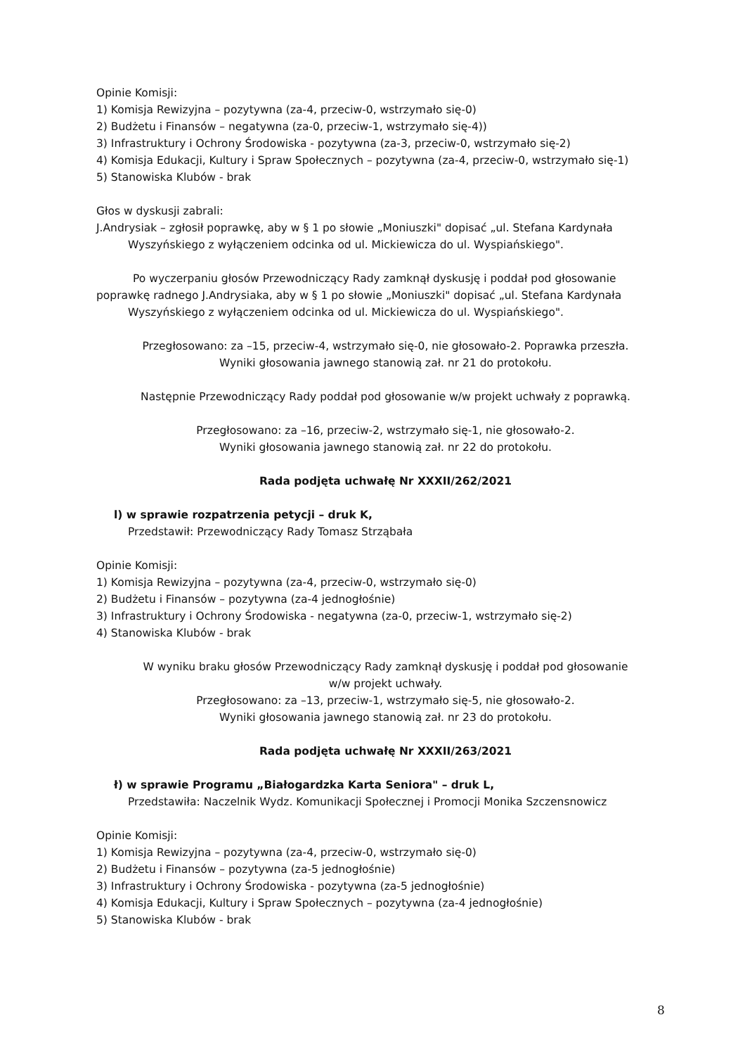Opinie Komisji:
1) Komisja Rewizyjna – pozytywna (za-4, przeciw-0, wstrzymało się-0)
2) Budżetu i Finansów – negatywna (za-0, przeciw-1, wstrzymało się-4))
3) Infrastruktury i Ochrony Środowiska - pozytywna (za-3, przeciw-0, wstrzymało się-2)
4) Komisja Edukacji, Kultury i Spraw Społecznych – pozytywna (za-4, przeciw-0, wstrzymało się-1)
5) Stanowiska Klubów - brak
Głos w dyskusji zabrali:
J.Andrysiak – zgłosił poprawkę, aby w § 1 po słowie „Moniuszki" dopisać „ul. Stefana Kardynała
Wyszyńskiego z wyłączeniem odcinka od ul. Mickiewicza do ul. Wyspiańskiego".
Po wyczerpaniu głosów Przewodniczący Rady zamknął dyskusję i poddał pod głosowanie
poprawkę radnego J.Andrysiaka, aby w § 1 po słowie „Moniuszki" dopisać „ul. Stefana Kardynała
Wyszyńskiego z wyłączeniem odcinka od ul. Mickiewicza do ul. Wyspiańskiego".
Przegłosowano: za –15, przeciw-4, wstrzymało się-0, nie głosowało-2. Poprawka przeszła.
Wyniki głosowania jawnego stanowią zał. nr 21 do protokołu.
Następnie Przewodniczący Rady poddał pod głosowanie w/w projekt uchwały z poprawką.
Przegłosowano: za –16, przeciw-2, wstrzymało się-1, nie głosowało-2.
Wyniki głosowania jawnego stanowią zał. nr 22 do protokołu.
Rada podjęta uchwałę Nr XXXII/262/2021
l) w sprawie rozpatrzenia petycji – druk K,
Przedstawił: Przewodniczący Rady Tomasz Strząbała
Opinie Komisji:
1) Komisja Rewizyjna – pozytywna (za-4, przeciw-0, wstrzymało się-0)
2) Budżetu i Finansów – pozytywna (za-4 jednogłośnie)
3) Infrastruktury i Ochrony Środowiska - negatywna (za-0, przeciw-1, wstrzymało się-2)
4) Stanowiska Klubów - brak
W wyniku braku głosów Przewodniczący Rady zamknął dyskusję i poddał pod głosowanie
w/w projekt uchwały.
Przegłosowano: za –13, przeciw-1, wstrzymało się-5, nie głosowało-2.
Wyniki głosowania jawnego stanowią zał. nr 23 do protokołu.
Rada podjęta uchwałę Nr XXXII/263/2021
ł) w sprawie Programu „Białogardzka Karta Seniora" – druk L,
Przedstawiła: Naczelnik Wydz. Komunikacji Społecznej i Promocji Monika Szczensnowicz
Opinie Komisji:
1) Komisja Rewizyjna – pozytywna (za-4, przeciw-0, wstrzymało się-0)
2) Budżetu i Finansów – pozytywna (za-5 jednogłośnie)
3) Infrastruktury i Ochrony Środowiska - pozytywna (za-5 jednogłośnie)
4) Komisja Edukacji, Kultury i Spraw Społecznych – pozytywna (za-4 jednogłośnie)
5) Stanowiska Klubów - brak
8